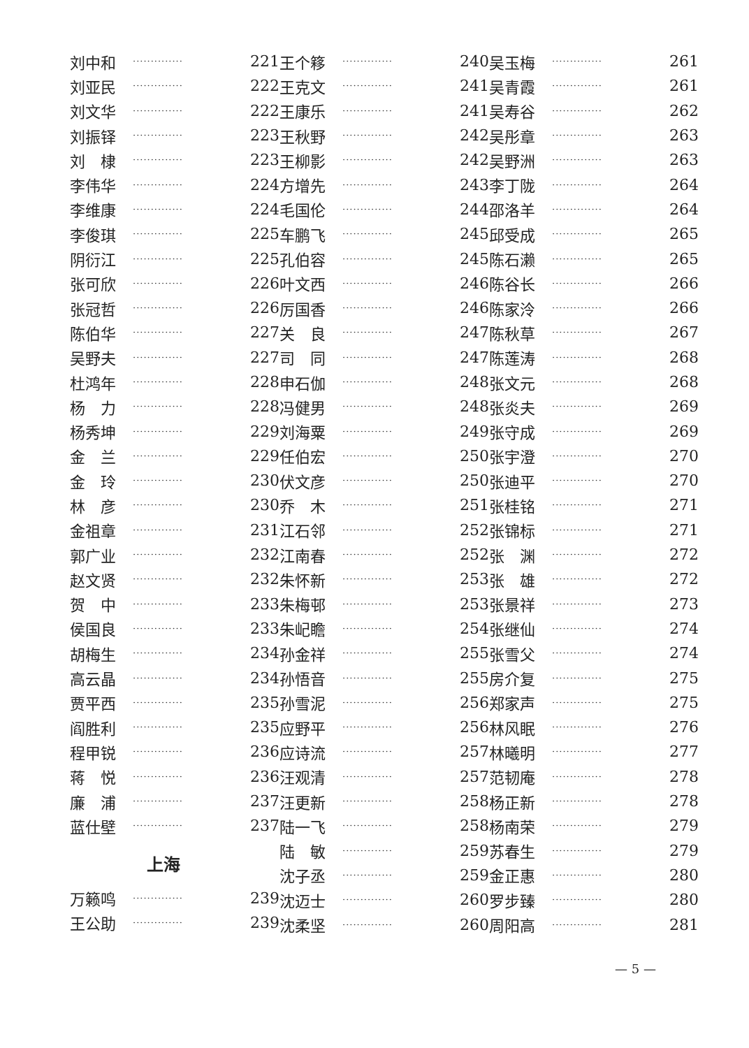刘中和 ·············· 221
刘亚民 ·············· 222
刘文华 ·············· 222
刘振铎 ·············· 223
刘　棣 ·············· 223
李伟华 ·············· 224
李维康 ·············· 224
李俊琪 ·············· 225
阴衍江 ·············· 225
张可欣 ·············· 226
张冠哲 ·············· 226
陈伯华 ·············· 227
吴野夫 ·············· 227
杜鸿年 ·············· 228
杨　力 ·············· 228
杨秀坤 ·············· 229
金　兰 ·············· 229
金　玲 ·············· 230
林　彦 ·············· 230
金祖章 ·············· 231
郭广业 ·············· 232
赵文贤 ·············· 232
贺　中 ·············· 233
侯国良 ·············· 233
胡梅生 ·············· 234
高云晶 ·············· 234
贾平西 ·············· 235
阎胜利 ·············· 235
程甲锐 ·············· 236
蒋　悦 ·············· 236
廉　浦 ·············· 237
蓝仕壁 ·············· 237
上海
万籁鸣 ·············· 239
王公助 ·············· 239
王个簃 ·············· 240
王克文 ·············· 241
王康乐 ·············· 241
王秋野 ·············· 242
王柳影 ·············· 242
方增先 ·············· 243
毛国伦 ·············· 244
车鹏飞 ·············· 245
孔伯容 ·············· 245
叶文西 ·············· 246
厉国香 ·············· 246
关　良 ·············· 247
司　同 ·············· 247
申石伽 ·············· 248
冯健男 ·············· 248
刘海粟 ·············· 249
任伯宏 ·············· 250
伏文彦 ·············· 250
乔　木 ·············· 251
江石邻 ·············· 252
江南春 ·············· 252
朱怀新 ·············· 253
朱梅邨 ·············· 253
朱屺瞻 ·············· 254
孙金祥 ·············· 255
孙悟音 ·············· 255
孙雪泥 ·············· 256
应野平 ·············· 256
应诗流 ·············· 257
汪观清 ·············· 257
汪更新 ·············· 258
陆一飞 ·············· 258
陆　敏 ·············· 259
沈子丞 ·············· 259
沈迈士 ·············· 260
沈柔坚 ·············· 260
吴玉梅 ·············· 261
吴青霞 ·············· 261
吴寿谷 ·············· 262
吴彤章 ·············· 263
吴野洲 ·············· 263
李丁陇 ·············· 264
邵洛羊 ·············· 264
邱受成 ·············· 265
陈石濑 ·············· 265
陈谷长 ·············· 266
陈家泠 ·············· 266
陈秋草 ·············· 267
陈莲涛 ·············· 268
张文元 ·············· 268
张炎夫 ·············· 269
张守成 ·············· 269
张宇澄 ·············· 270
张迪平 ·············· 270
张桂铭 ·············· 271
张锦标 ·············· 271
张　渊 ·············· 272
张　雄 ·············· 272
张景祥 ·············· 273
张继仙 ·············· 274
张雪父 ·············· 274
房介复 ·············· 275
郑家声 ·············· 275
林风眠 ·············· 276
林曦明 ·············· 277
范韧庵 ·············· 278
杨正新 ·············· 278
杨南荣 ·············· 279
苏春生 ·············· 279
金正惠 ·············· 280
罗步臻 ·············· 280
周阳高 ·············· 281
— 5 —